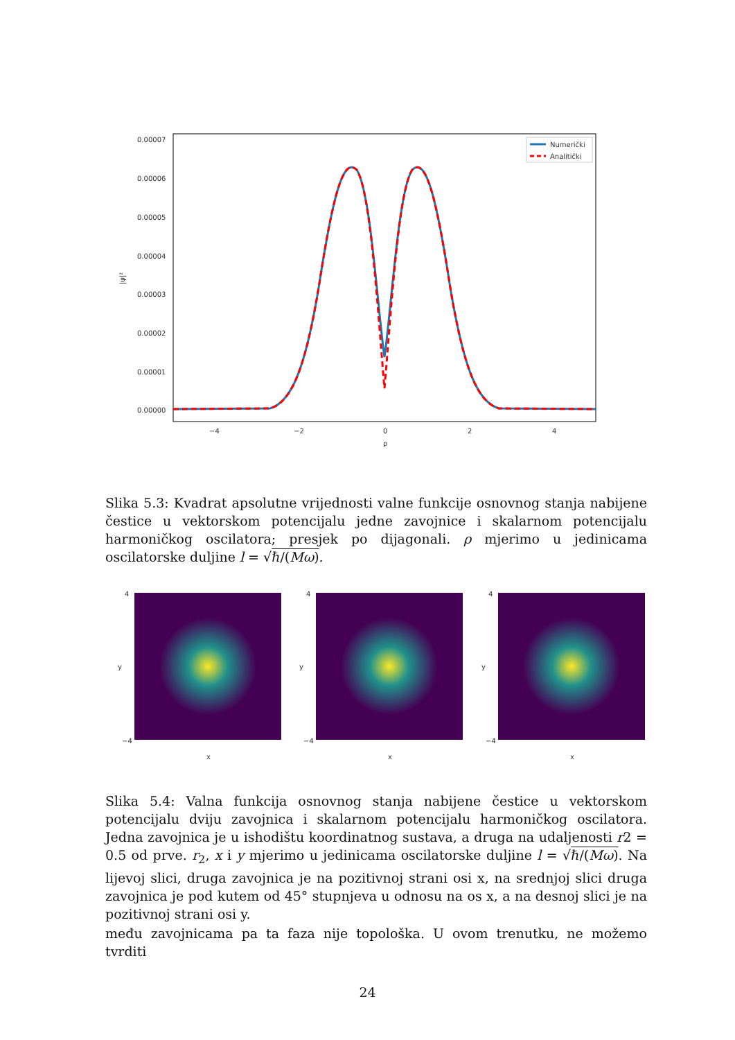0.00007
0.00006
0.00005
0.00004
0.00003
0.00002
0.00001
0.00000
|ψ|²
−4
−2
0
2
4
ρ
Numerički
Analitički
Slika 5.3: Kvadrat apsolutne vrijednosti valne funkcije osnovnog stanja nabijene čestice u vektorskom potencijalu jedne zavojnice i skalarnom potencijalu harmoničkog oscilatora; presjek po dijagonali. ρ mjerimo u jedinicama oscilatorske duljine l = √ℏ/(Mω).
y
x
4
−4
y
x
4
−4
y
x
4
−4
Slika 5.4: Valna funkcija osnovnog stanja nabijene čestice u vektorskom potencijalu dviju zavojnica i skalarnom potencijalu harmoničkog oscilatora. Jedna zavojnica je u ishodištu koordinatnog sustava, a druga na udaljenosti r2 = 0.5 od prve. r<sub>2</sub>, x i y mjerimo u jedinicama oscilatorske duljine l = √ℏ/(Mω). Na lijevoj slici, druga zavojnica je na pozitivnoj strani osi x, na srednjoj slici druga zavojnica je pod kutem od 45° stupnjeva u odnosu na os x, a na desnoj slici je na pozitivnoj strani osi y.
među zavojnicama pa ta faza nije topološka. U ovom trenutku, ne možemo tvrditi
24